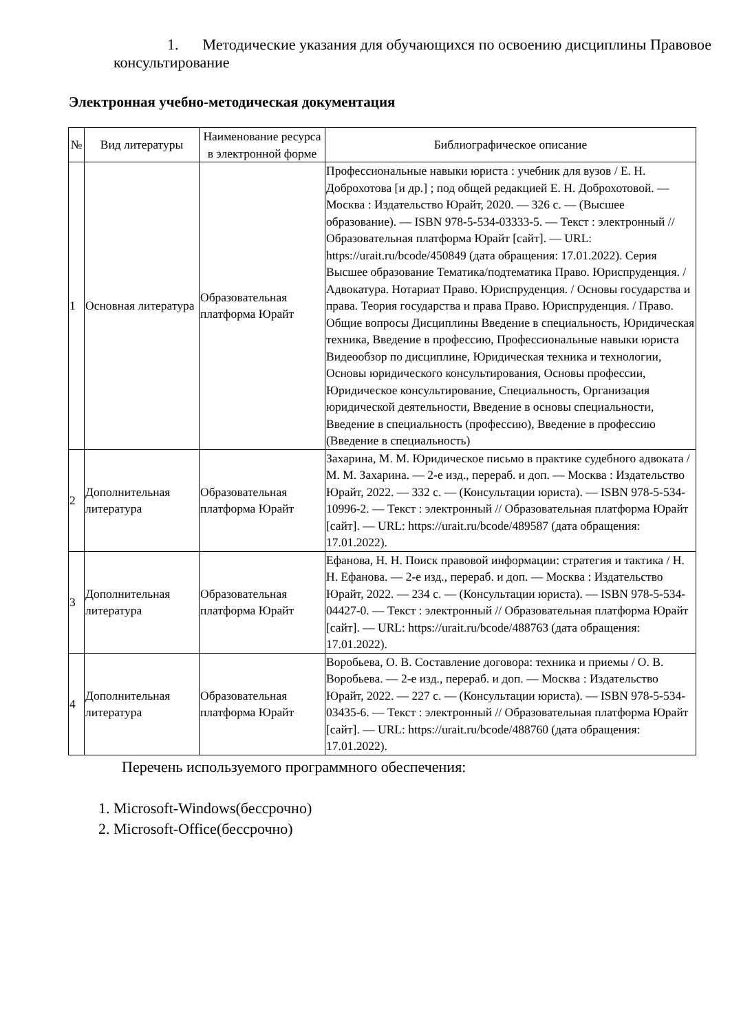1. Методические указания для обучающихся по освоению дисциплины Правовое консультирование
Электронная учебно-методическая документация
| № | Вид литературы | Наименование ресурса в электронной форме | Библиографическое описание |
| --- | --- | --- | --- |
| 1 | Основная литература | Образовательная платформа Юрайт | Профессиональные навыки юриста : учебник для вузов / Е. Н. Доброхотова [и др.] ; под общей редакцией Е. Н. Доброхотовой. — Москва : Издательство Юрайт, 2020. — 326 с. — (Высшее образование). — ISBN 978-5-534-03333-5. — Текст : электронный // Образовательная платформа Юрайт [сайт]. — URL: https://urait.ru/bcode/450849 (дата обращения: 17.01.2022). Серия Высшее образование Тематика/подтематика Право. Юриспруденция. / Адвокатура. Нотариат Право. Юриспруденция. / Основы государства и права. Теория государства и права Право. Юриспруденция. / Право. Общие вопросы Дисциплины Введение в специальность, Юридическая техника, Введение в профессию, Профессиональные навыки юриста Видеообзор по дисциплине, Юридическая техника и технологии, Основы юридического консультирования, Основы профессии, Юридическое консультирование, Специальность, Организация юридической деятельности, Введение в основы специальности, Введение в специальность (профессию), Введение в профессию (Введение в специальность) |
| 2 | Дополнительная литература | Образовательная платформа Юрайт | Захарина, М. М. Юридическое письмо в практике судебного адвоката / М. М. Захарина. — 2-е изд., перераб. и доп. — Москва : Издательство Юрайт, 2022. — 332 с. — (Консультации юриста). — ISBN 978-5-534-10996-2. — Текст : электронный // Образовательная платформа Юрайт [сайт]. — URL: https://urait.ru/bcode/489587 (дата обращения: 17.01.2022). |
| 3 | Дополнительная литература | Образовательная платформа Юрайт | Ефанова, Н. Н. Поиск правовой информации: стратегия и тактика / Н. Н. Ефанова. — 2-е изд., перераб. и доп. — Москва : Издательство Юрайт, 2022. — 234 с. — (Консультации юриста). — ISBN 978-5-534-04427-0. — Текст : электронный // Образовательная платформа Юрайт [сайт]. — URL: https://urait.ru/bcode/488763 (дата обращения: 17.01.2022). |
| 4 | Дополнительная литература | Образовательная платформа Юрайт | Воробьева, О. В. Составление договора: техника и приемы / О. В. Воробьева. — 2-е изд., перераб. и доп. — Москва : Издательство Юрайт, 2022. — 227 с. — (Консультации юриста). — ISBN 978-5-534-03435-6. — Текст : электронный // Образовательная платформа Юрайт [сайт]. — URL: https://urait.ru/bcode/488760 (дата обращения: 17.01.2022). |
Перечень используемого программного обеспечения:
1. Microsoft-Windows(бессрочно)
2. Microsoft-Office(бессрочно)